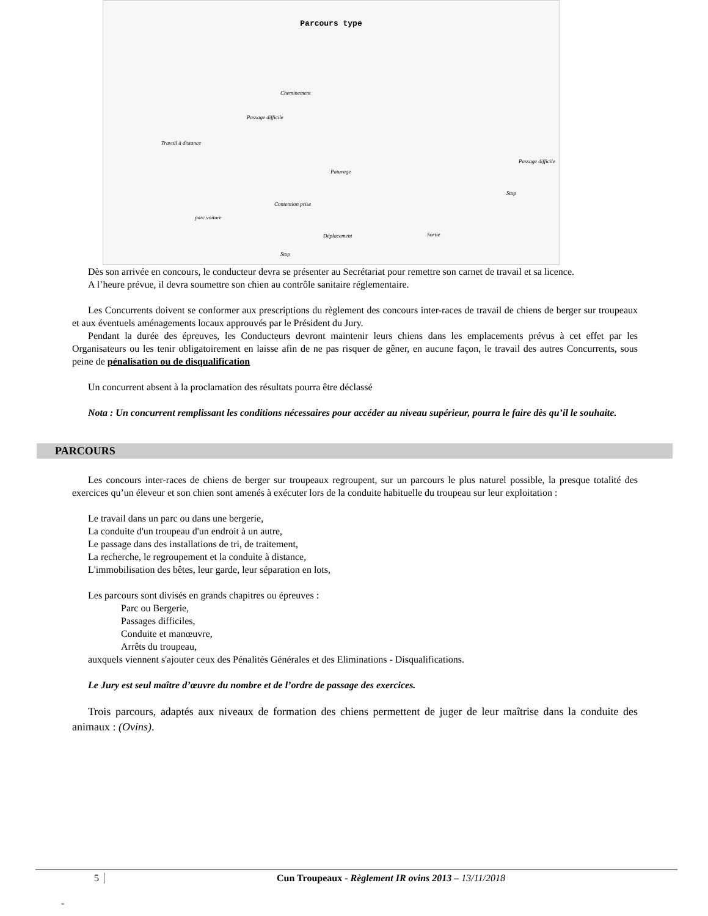Parcours type
Cheminement
Passage difficile
Travail à distance
Paturage
Passage difficile
Contention prise
parc voiture
Déplacement Sortie
Stop
Stop
Dès son arrivée en concours, le conducteur devra se présenter au Secrétariat pour remettre son carnet de travail et sa licence.
A l’heure prévue, il devra soumettre son chien au contrôle sanitaire réglementaire.
Les Concurrents doivent se conformer aux prescriptions du règlement des concours inter-races de travail de chiens de berger sur troupeaux et aux éventuels aménagements locaux approuvés par le Président du Jury.
Pendant la durée des épreuves, les Conducteurs devront maintenir leurs chiens dans les emplacements prévus à cet effet par les Organisateurs ou les tenir obligatoirement en laisse afin de ne pas risquer de gêner, en aucune façon, le travail des autres Concurrents, sous peine de pénalisation ou de disqualification
Un concurrent absent à la proclamation des résultats pourra être déclassé
Nota : Un concurrent remplissant les conditions nécessaires pour accéder au niveau supérieur, pourra le faire dès qu’il le souhaite.
PARCOURS
Les concours inter-races de chiens de berger sur troupeaux regroupent, sur un parcours le plus naturel possible, la presque totalité des exercices qu’un éleveur et son chien sont amenés à exécuter lors de la conduite habituelle du troupeau sur leur exploitation :
Le travail dans un parc ou dans une bergerie,
La conduite d'un troupeau d'un endroit à un autre,
Le passage dans des installations de tri, de traitement,
La recherche, le regroupement et la conduite à distance,
L'immobilisation des bêtes, leur garde, leur séparation en lots,
Les parcours sont divisés en grands chapitres ou épreuves :
Parc ou Bergerie,
Passages difficiles,
Conduite et manœuvre,
Arrêts du troupeau,
auxquels viennent s'ajouter ceux des Pénalités Générales et des Eliminations - Disqualifications.
Le Jury est seul maître d’œuvre du nombre et de l’ordre de passage des exercices.
Trois parcours, adaptés aux niveaux de formation des chiens permettent de juger de leur maîtrise dans la conduite des animaux : (Ovins).
5 Cun Troupeaux - Règlement IR ovins 2013 – 13/11/2018
-